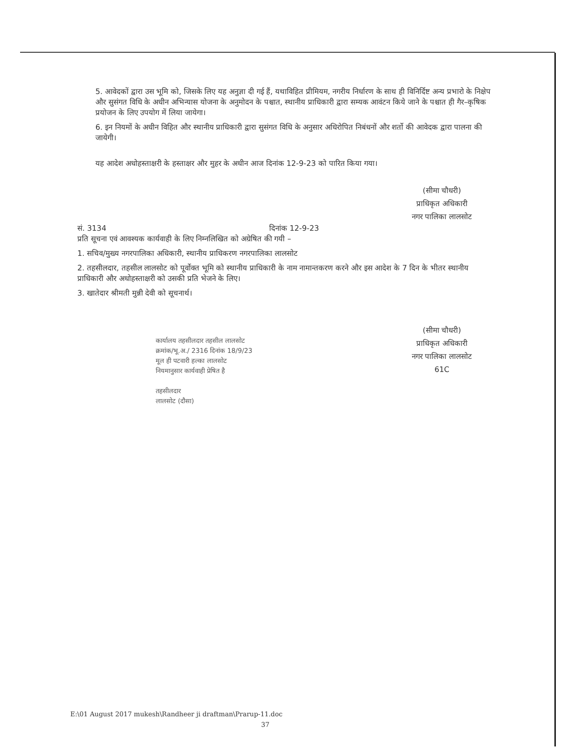5. आवेदकों द्वारा उस भूमि को, जिसके लिए यह अनुज्ञा दी गई हैं, यथाविहित प्रीमियम, नगरीय निर्धारण के साथ ही विनिर्दिष्ट अन्य प्रभारो के निक्षेप और सुसंगत विधि के अधीन अभिन्यास योजना के अनुमोदन के पश्चात, स्थानीय प्राधिकारी द्वारा सम्यक आवंटन किये जाने के पश्चात ही गैर–कृषिक प्रयोजन के लिए उपयोग में लिया जायेगा।
6. इन नियमों के अधीन विहित और स्थानीय प्राधिकारी द्वारा सुसंगत विधि के अनुसार अधिरोपित निबंधनों और शर्तो की आवेदक द्वारा पालना की जायेगी।
यह आदेश अधोहस्ताक्षरी के हस्ताक्षर और मुहर के अधीन आज दिनांक 12-9-23 को पारित किया गया।
(सीमा चौधरी)
प्राधिकृत अधिकारी
नगर पालिका लालसोट
सं. 3134 दिनांक 12-9-23
प्रति सूचना एवं आवश्यक कार्यवाही के लिए निम्नलिखित को अग्रेषित की गयी –
1. सचिव/मुख्य नगरपालिका अधिकारी, स्थानीय प्राधिकरण नगरपालिका लालसोट
2. तहसीलदार, तहसील लालसोट को पूर्वोक्त भूमि को स्थानीय प्राधिकारी के नाम नामान्तकरण करने और इस आदेश के 7 दिन के भीतर स्थानीय प्राधिकारी और अधोहस्ताक्षरी को उसकी प्रति भेजने के लिए।
3. खातेदार श्रीमती मुन्नी देवी को सूचनार्थ।
(सीमा चौधरी)
प्राधिकृत अधिकारी
नगर पालिका लालसोट
61C
कार्यालय तहसीलदार तहसील लालसोट
क्रमांक/भू.अ./ 2316 दिनांक 18/9/23
मूल ही पटवारी हल्का लालसोट
नियमानुसार कार्यवाही प्रेषित है
तहसीलदार
लालसोट (दौसा)
E:\01 August 2017 mukesh\Randheer ji draftman\Prarup-11.doc
37